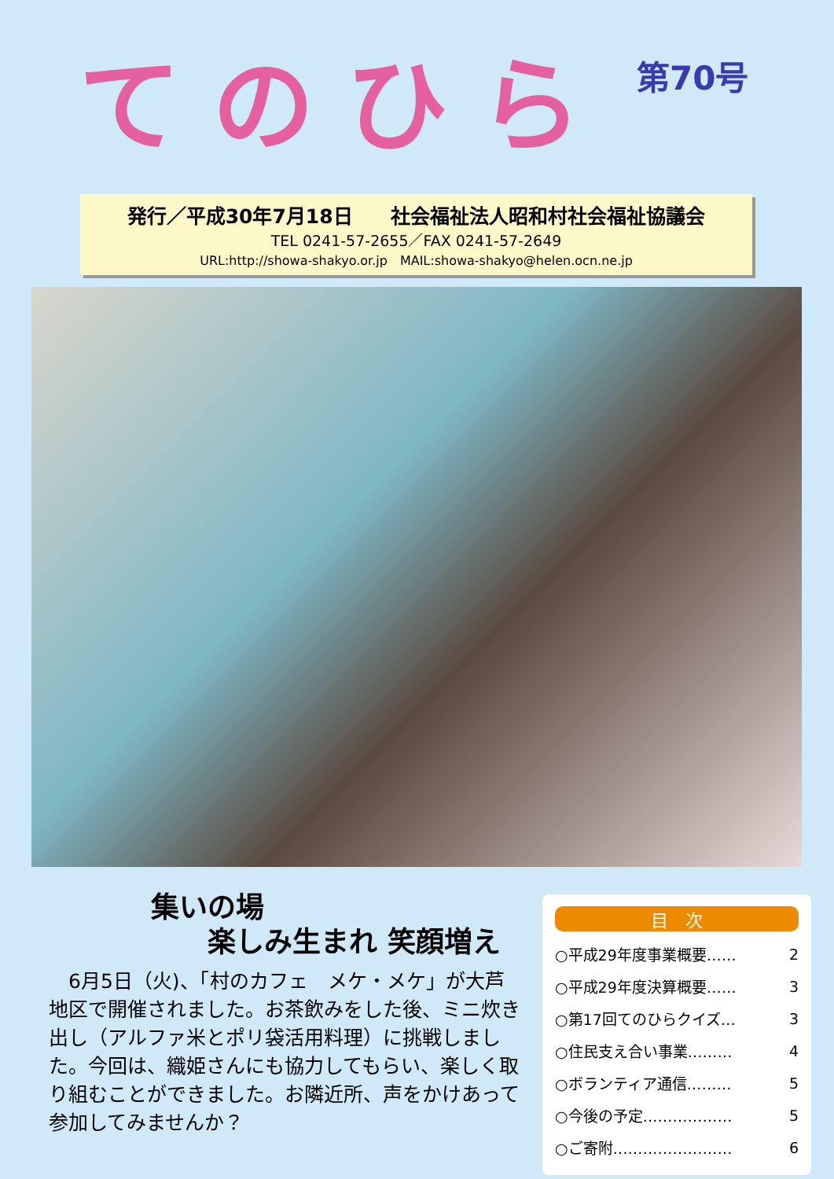てのひら
第70号
発行／平成30年7月18日 社会福祉法人昭和村社会福祉協議会
TEL 0241-57-2655／FAX 0241-57-2649
URL:http://showa-shakyo.or.jp　MAIL:showa-shakyo@helen.ocn.ne.jp
集いの場
　　楽しみ生まれ 笑顔増え
　6月5日（火)、「村のカフェ　メケ・メケ」が大芦地区で開催されました。お茶飲みをした後、ミニ炊き出し（アルファ米とポリ袋活用料理）に挑戦しました。今回は、織姫さんにも協力してもらい、楽しく取り組むことができました。お隣近所、声をかけあって参加してみませんか？
目　次
| ○平成29年度事業概要…… | 2 |
| ○平成29年度決算概要…… | 3 |
| ○第17回てのひらクイズ… | 3 |
| ○住民支え合い事業……… | 4 |
| ○ボランティア通信……… | 5 |
| ○今後の予定……………… | 5 |
| ○ご寄附…………………… | 6 |